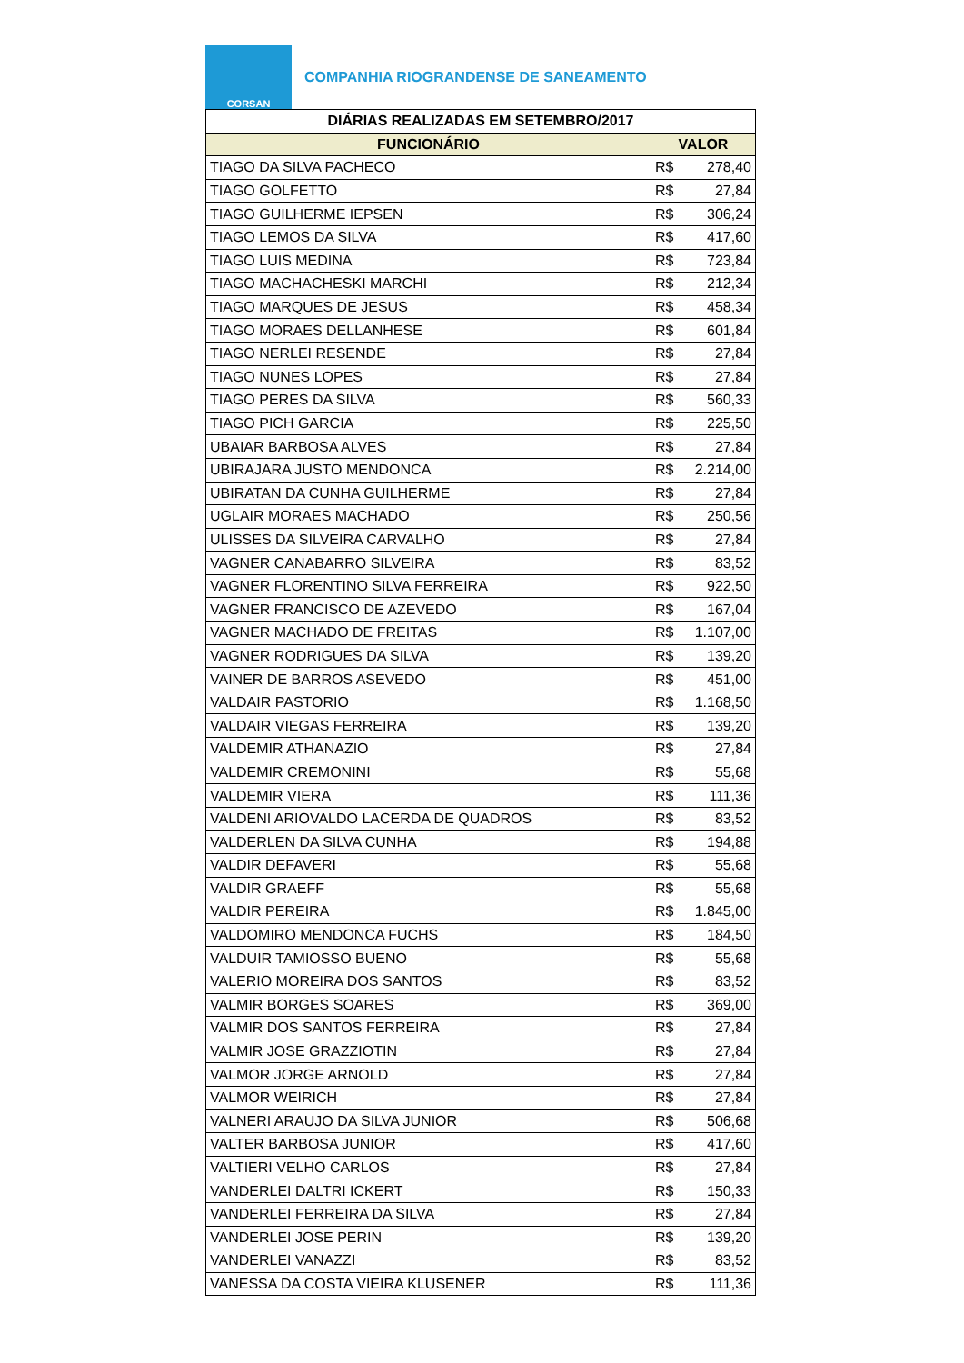CORSAN
COMPANHIA RIOGRANDENSE DE SANEAMENTO
| DIÁRIAS REALIZADAS EM SETEMBRO/2017 | | |
| --- | --- | --- |
| FUNCIONÁRIO | VALOR | |
| TIAGO DA SILVA PACHECO | R$ | 278,40 |
| TIAGO GOLFETTO | R$ | 27,84 |
| TIAGO GUILHERME IEPSEN | R$ | 306,24 |
| TIAGO LEMOS DA SILVA | R$ | 417,60 |
| TIAGO LUIS MEDINA | R$ | 723,84 |
| TIAGO MACHACHESKI MARCHI | R$ | 212,34 |
| TIAGO MARQUES DE JESUS | R$ | 458,34 |
| TIAGO MORAES DELLANHESE | R$ | 601,84 |
| TIAGO NERLEI RESENDE | R$ | 27,84 |
| TIAGO NUNES LOPES | R$ | 27,84 |
| TIAGO PERES DA SILVA | R$ | 560,33 |
| TIAGO PICH GARCIA | R$ | 225,50 |
| UBAIAR BARBOSA ALVES | R$ | 27,84 |
| UBIRAJARA JUSTO MENDONCA | R$ | 2.214,00 |
| UBIRATAN DA CUNHA GUILHERME | R$ | 27,84 |
| UGLAIR MORAES MACHADO | R$ | 250,56 |
| ULISSES DA SILVEIRA CARVALHO | R$ | 27,84 |
| VAGNER CANABARRO SILVEIRA | R$ | 83,52 |
| VAGNER FLORENTINO SILVA FERREIRA | R$ | 922,50 |
| VAGNER FRANCISCO DE AZEVEDO | R$ | 167,04 |
| VAGNER MACHADO DE FREITAS | R$ | 1.107,00 |
| VAGNER RODRIGUES DA SILVA | R$ | 139,20 |
| VAINER DE BARROS ASEVEDO | R$ | 451,00 |
| VALDAIR PASTORIO | R$ | 1.168,50 |
| VALDAIR VIEGAS FERREIRA | R$ | 139,20 |
| VALDEMIR ATHANAZIO | R$ | 27,84 |
| VALDEMIR CREMONINI | R$ | 55,68 |
| VALDEMIR VIERA | R$ | 111,36 |
| VALDENI ARIOVALDO LACERDA DE QUADROS | R$ | 83,52 |
| VALDERLEN DA SILVA CUNHA | R$ | 194,88 |
| VALDIR DEFAVERI | R$ | 55,68 |
| VALDIR GRAEFF | R$ | 55,68 |
| VALDIR PEREIRA | R$ | 1.845,00 |
| VALDOMIRO MENDONCA FUCHS | R$ | 184,50 |
| VALDUIR TAMIOSSO BUENO | R$ | 55,68 |
| VALERIO MOREIRA DOS SANTOS | R$ | 83,52 |
| VALMIR BORGES SOARES | R$ | 369,00 |
| VALMIR DOS SANTOS FERREIRA | R$ | 27,84 |
| VALMIR JOSE GRAZZIOTIN | R$ | 27,84 |
| VALMOR JORGE ARNOLD | R$ | 27,84 |
| VALMOR WEIRICH | R$ | 27,84 |
| VALNERI ARAUJO DA SILVA JUNIOR | R$ | 506,68 |
| VALTER BARBOSA JUNIOR | R$ | 417,60 |
| VALTIERI VELHO CARLOS | R$ | 27,84 |
| VANDERLEI DALTRI ICKERT | R$ | 150,33 |
| VANDERLEI FERREIRA DA SILVA | R$ | 27,84 |
| VANDERLEI JOSE PERIN | R$ | 139,20 |
| VANDERLEI VANAZZI | R$ | 83,52 |
| VANESSA DA COSTA VIEIRA KLUSENER | R$ | 111,36 |